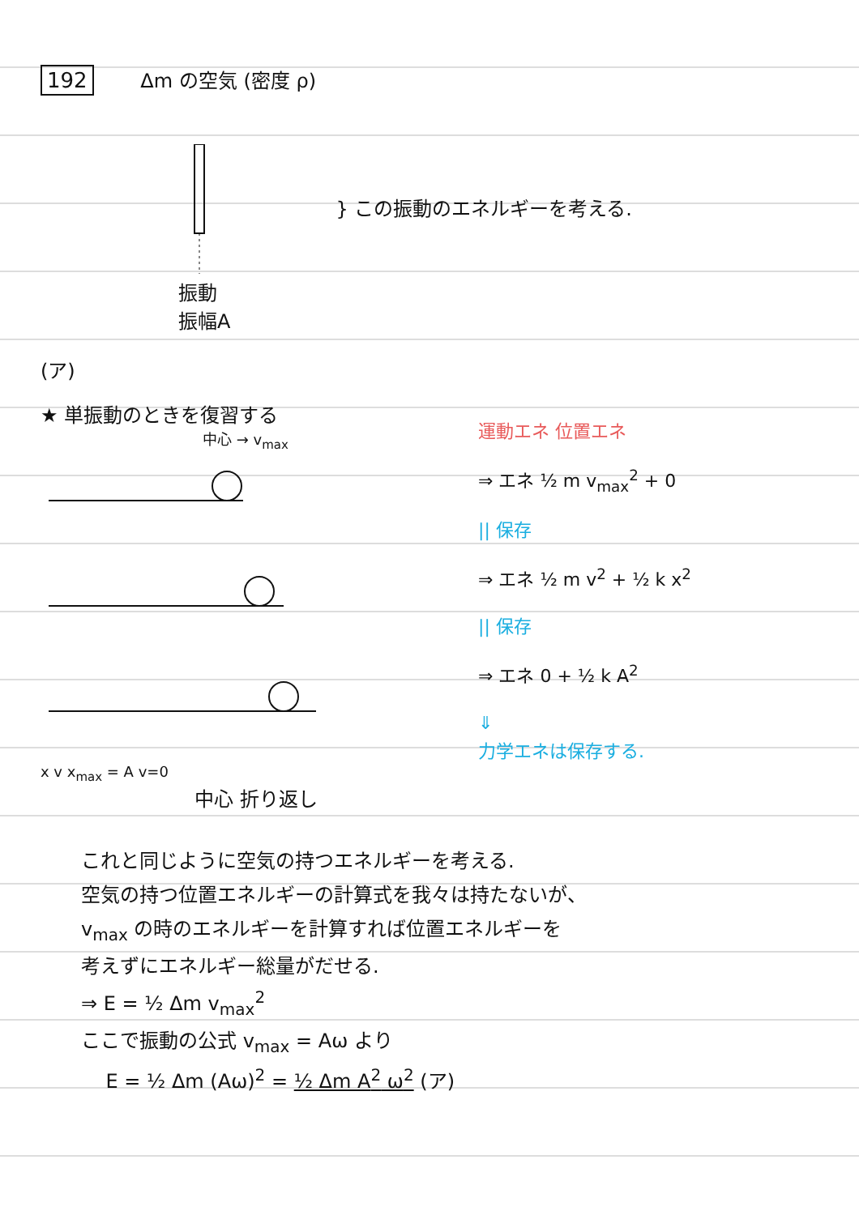192 Δm の空気 (密度 ρ)
振動
振幅A
} この振動のエネルギーを考える.
(ア)
★ 単振動のときを復習する
中心 → v<sub>max</sub>
x v x<sub>max</sub> = A v=0
中心 折り返し
運動エネ 位置エネ
⇒ エネ ½ m v<sub>max</sub><sup>2</sup> + 0
|| 保存
⇒ エネ ½ m v<sup>2</sup> + ½ k x<sup>2</sup>
|| 保存
⇒ エネ 0 + ½ k A<sup>2</sup>
⇓
力学エネは保存する.
これと同じように空気の持つエネルギーを考える.
空気の持つ位置エネルギーの計算式を我々は持たないが、
v<sub>max</sub> の時のエネルギーを計算すれば位置エネルギーを
考えずにエネルギー総量がだせる.
⇒ E = ½ Δm v<sub>max</sub><sup>2</sup>
ここで振動の公式 v<sub>max</sub> = Aω より
E = ½ Δm (Aω)<sup>2</sup> = ½ Δm A<sup>2</sup> ω<sup>2</sup> (ア)